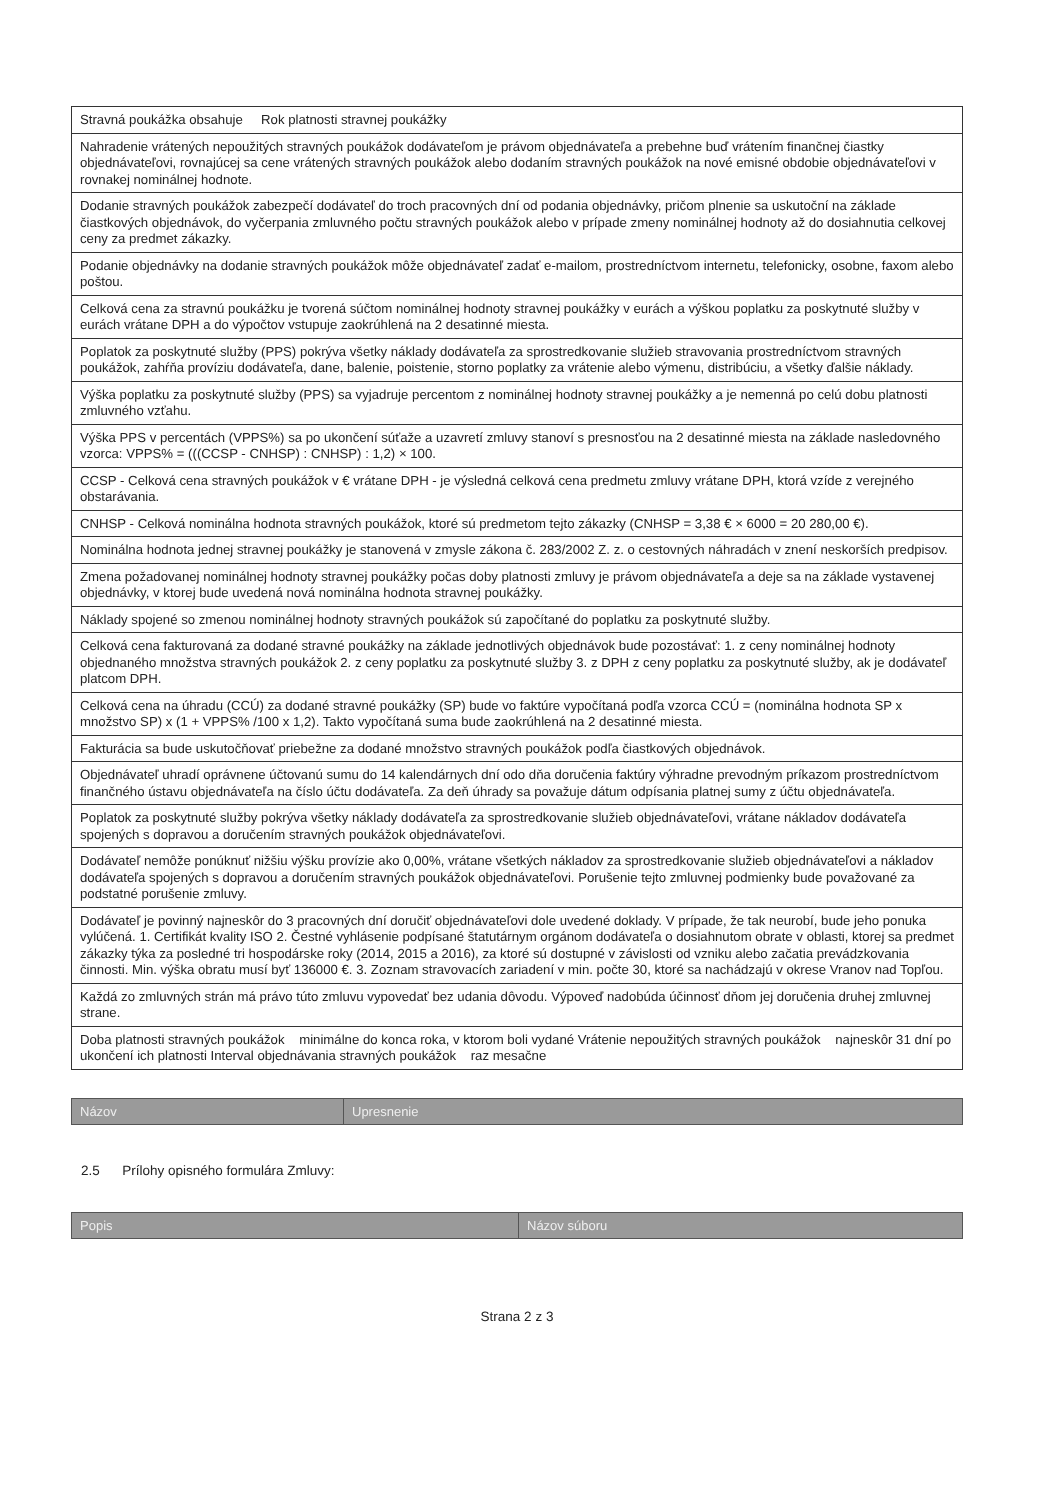| Stravná poukážka obsahuje Rok platnosti stravnej poukážky |
| Nahradenie vrátených nepoužitých stravných poukážok dodávateľom je právom objednávateľa a prebehne buď vrátením finančnej čiastky objednávateľovi, rovnajúcej sa cene vrátených stravných poukážok alebo dodaním stravných poukážok na nové emisné obdobie objednávateľovi v rovnakej nominálnej hodnote. |
| Dodanie stravných poukážok zabezpečí dodávateľ do troch pracovných dní od podania objednávky, pričom plnenie sa uskutoční na základe čiastkových objednávok, do vyčerpania zmluvného počtu stravných poukážok alebo v prípade zmeny nominálnej hodnoty až do dosiahnutia celkovej ceny za predmet zákazky. |
| Podanie objednávky na dodanie stravných poukážok môže objednávateľ zadať e-mailom, prostredníctvom internetu, telefonicky, osobne, faxom alebo poštou. |
| Celková cena za stravnú poukážku je tvorená súčtom nominálnej hodnoty stravnej poukážky v eurách a výškou poplatku za poskytnuté služby v eurách vrátane DPH a do výpočtov vstupuje zaokrúhlená na 2 desatinné miesta. |
| Poplatok za poskytnuté služby (PPS) pokrýva všetky náklady dodávateľa za sprostredkovanie služieb stravovania prostredníctvom stravných poukážok, zahŕňa províziu dodávateľa, dane, balenie, poistenie, storno poplatky za vrátenie alebo výmenu, distribúciu, a všetky ďalšie náklady. |
| Výška poplatku za poskytnuté služby (PPS) sa vyjadruje percentom z nominálnej hodnoty stravnej poukážky a je nemenná po celú dobu platnosti zmluvného vzťahu. |
| Výška PPS v percentách (VPPS%) sa po ukončení súťaže a uzavretí zmluvy stanoví s presnosťou na 2 desatinné miesta na základe nasledovného vzorca: VPPS% = (((CCSP - CNHSP) : CNHSP) : 1,2) × 100. |
| CCSP - Celková cena stravných poukážok v € vrátane DPH - je výsledná celková cena predmetu zmluvy vrátane DPH, ktorá vzíde z verejného obstarávania. |
| CNHSP - Celková nominálna hodnota stravných poukážok, ktoré sú predmetom tejto zákazky (CNHSP = 3,38 € × 6000 = 20 280,00 €). |
| Nominálna hodnota jednej stravnej poukážky je stanovená v zmysle zákona č. 283/2002 Z. z. o cestovných náhradách v znení neskorších predpisov. |
| Zmena požadovanej nominálnej hodnoty stravnej poukážky počas doby platnosti zmluvy je právom objednávateľa a deje sa na základe vystavenej objednávky, v ktorej bude uvedená nová nominálna hodnota stravnej poukážky. |
| Náklady spojené so zmenou nominálnej hodnoty stravných poukážok sú započítané do poplatku za poskytnuté služby. |
| Celková cena fakturovaná za dodané stravné poukážky na základe jednotlivých objednávok bude pozostávať: 1. z ceny nominálnej hodnoty objednaného množstva stravných poukážok 2. z ceny poplatku za poskytnuté služby 3. z DPH z ceny poplatku za poskytnuté služby, ak je dodávateľ platcom DPH. |
| Celková cena na úhradu (CCÚ) za dodané stravné poukážky (SP) bude vo faktúre vypočítaná podľa vzorca CCÚ = (nominálna hodnota SP x množstvo SP) x (1 + VPPS% /100 x 1,2). Takto vypočítaná suma bude zaokrúhlená na 2 desatinné miesta. |
| Fakturácia sa bude uskutočňovať priebežne za dodané množstvo stravných poukážok podľa čiastkových objednávok. |
| Objednávateľ uhradí oprávnene účtovanú sumu do 14 kalendárnych dní odo dňa doručenia faktúry výhradne prevodným príkazom prostredníctvom finančného ústavu objednávateľa na číslo účtu dodávateľa. Za deň úhrady sa považuje dátum odpísania platnej sumy z účtu objednávateľa. |
| Poplatok za poskytnuté služby pokrýva všetky náklady dodávateľa za sprostredkovanie služieb objednávateľovi, vrátane nákladov dodávateľa spojených s dopravou a doručením stravných poukážok objednávateľovi. |
| Dodávateľ nemôže ponúknuť nižšiu výšku provízie ako 0,00%, vrátane všetkých nákladov za sprostredkovanie služieb objednávateľovi a nákladov dodávateľa spojených s dopravou a doručením stravných poukážok objednávateľovi. Porušenie tejto zmluvnej podmienky bude považované za podstatné porušenie zmluvy. |
| Dodávateľ je povinný najneskôr do 3 pracovných dní doručiť objednávateľovi dole uvedené doklady. V prípade, že tak neurobí, bude jeho ponuka vylúčená. 1. Certifikát kvality ISO 2. Čestné vyhlásenie podpísané štatutárnym orgánom dodávateľa o dosiahnutom obrate v oblasti, ktorej sa predmet zákazky týka za posledné tri hospodárske roky (2014, 2015 a 2016), za ktoré sú dostupné v závislosti od vzniku alebo začatia prevádzkovania činnosti. Min. výška obratu musí byť 136000 €. 3. Zoznam stravovacích zariadení v min. počte 30, ktoré sa nachádzajú v okrese Vranov nad Topľou. |
| Každá zo zmluvných strán má právo túto zmluvu vypovedať bez udania dôvodu. Výpoveď nadobúda účinnosť dňom jej doručenia druhej zmluvnej strane. |
| Doba platnosti stravných poukážok minimálne do konca roka, v ktorom boli vydané Vrátenie nepoužitých stravných poukážok najneskôr 31 dní po ukončení ich platnosti Interval objednávania stravných poukážok raz mesačne |
| Názov | Upresnenie |
| --- | --- |
2.5 Prílohy opisného formulára Zmluvy:
| Popis | Názov súboru |
| --- | --- |
Strana 2 z 3